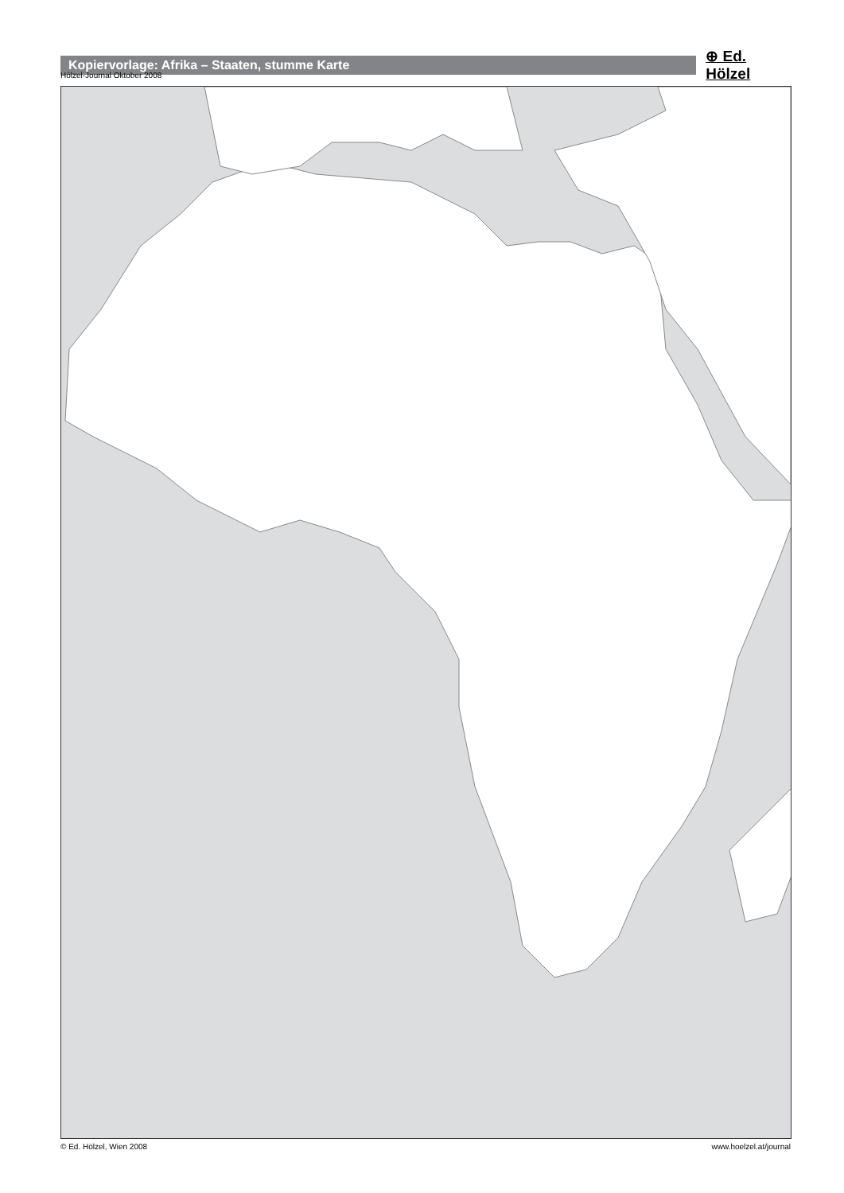Kopiervorlage: Afrika – Staaten, stumme Karte
⊕ Ed. Hölzel
Hölzel-Journal Oktober 2008
© Ed. Hölzel, Wien 2008 www.hoelzel.at/journal